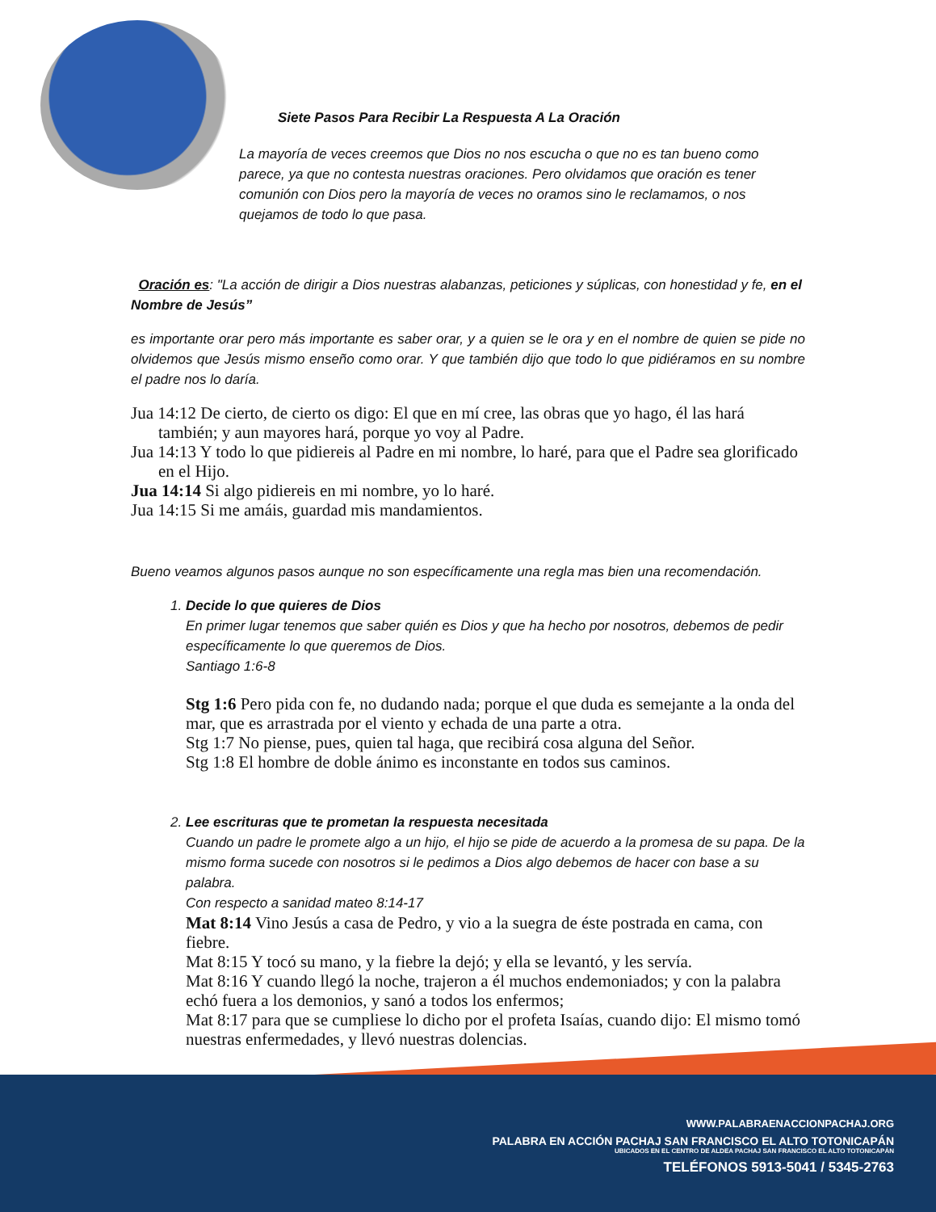Siete Pasos Para Recibir La Respuesta A La Oración
La mayoría de veces creemos que Dios no nos escucha o que no es tan bueno como parece, ya que no contesta nuestras oraciones. Pero olvidamos que oración es tener comunión con Dios pero la mayoría de veces no oramos sino le reclamamos, o nos quejamos de todo lo que pasa.
Oración es: "La acción de dirigir a Dios nuestras alabanzas, peticiones y súplicas, con honestidad y fe, en el Nombre de Jesús”
es importante orar pero más importante es saber orar, y a quien se le ora y en el nombre de quien se pide no olvidemos que Jesús mismo enseño como orar. Y que también dijo que todo lo que pidiéramos en su nombre el padre nos lo daría.
Jua 14:12 De cierto, de cierto os digo: El que en mí cree, las obras que yo hago, él las hará también; y aun mayores hará, porque yo voy al Padre.
Jua 14:13 Y todo lo que pidiereis al Padre en mi nombre, lo haré, para que el Padre sea glorificado en el Hijo.
Jua 14:14 Si algo pidiereis en mi nombre, yo lo haré.
Jua 14:15 Si me amáis, guardad mis mandamientos.
Bueno veamos algunos pasos aunque no son específicamente una regla mas bien una recomendación.
1. Decide lo que quieres de Dios
En primer lugar tenemos que saber quién es Dios y que ha hecho por nosotros, debemos de pedir específicamente lo que queremos de Dios.
Santiago 1:6-8
Stg 1:6 Pero pida con fe, no dudando nada; porque el que duda es semejante a la onda del mar, que es arrastrada por el viento y echada de una parte a otra.
Stg 1:7 No piense, pues, quien tal haga, que recibirá cosa alguna del Señor.
Stg 1:8 El hombre de doble ánimo es inconstante en todos sus caminos.
2. Lee escrituras que te prometan la respuesta necesitada
Cuando un padre le promete algo a un hijo, el hijo se pide de acuerdo a la promesa de su papa. De la mismo forma sucede con nosotros si le pedimos a Dios algo debemos de hacer con base a su palabra.
Con respecto a sanidad mateo 8:14-17
Mat 8:14 Vino Jesús a casa de Pedro, y vio a la suegra de éste postrada en cama, con fiebre.
Mat 8:15 Y tocó su mano, y la fiebre la dejó; y ella se levantó, y les servía.
Mat 8:16 Y cuando llegó la noche, trajeron a él muchos endemoniados; y con la palabra echó fuera a los demonios, y sanó a todos los enfermos;
Mat 8:17 para que se cumpliese lo dicho por el profeta Isaías, cuando dijo: El mismo tomó nuestras enfermedades, y llevó nuestras dolencias.
WWW.PALABRAENACCIONPACHAJ.ORG
PALABRA EN ACCIÓN PACHAJ SAN FRANCISCO EL ALTO TOTONICAPÁN
UBICADOS EN EL CENTRO DE ALDEA PACHAJ SAN FRANCISCO EL ALTO TOTONICAPÁN
TELÉFONOS 5913-5041 / 5345-2763